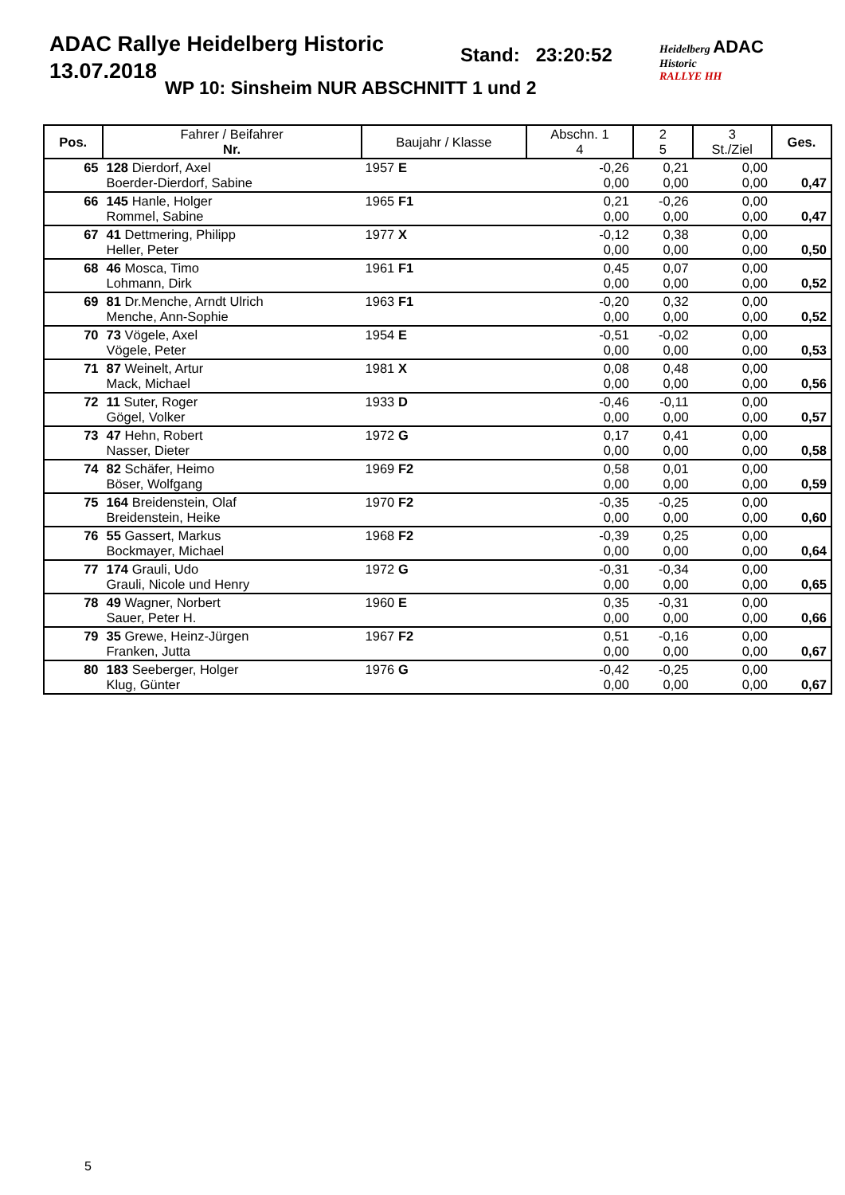ADAC Rallye Heidelberg Historic
13.07.2018
Stand: 23:20:52
WP 10: Sinsheim NUR ABSCHNITT 1 und 2
Heidelberg ADAC
Historic
RALLYE HH
| Pos. | Fahrer / Beifahrer Nr. | Baujahr / Klasse | Abschn. 1 4 | 2 5 | 3 St./Ziel | Ges. |
| --- | --- | --- | --- | --- | --- | --- |
| 65 | 128 Dierdorf, Axel Boerder-Dierdorf, Sabine | 1957 E | -0,26 0,00 | 0,21 0,00 | 0,00 0,00 | 0,47 |
| 66 | 145 Hanle, Holger Rommel, Sabine | 1965 F1 | 0,21 0,00 | -0,26 0,00 | 0,00 0,00 | 0,47 |
| 67 | 41 Dettmering, Philipp Heller, Peter | 1977 X | -0,12 0,00 | 0,38 0,00 | 0,00 0,00 | 0,50 |
| 68 | 46 Mosca, Timo Lohmann, Dirk | 1961 F1 | 0,45 0,00 | 0,07 0,00 | 0,00 0,00 | 0,52 |
| 69 | 81 Dr.Menche, Arndt Ulrich Menche, Ann-Sophie | 1963 F1 | -0,20 0,00 | 0,32 0,00 | 0,00 0,00 | 0,52 |
| 70 | 73 Vögele, Axel Vögele, Peter | 1954 E | -0,51 0,00 | -0,02 0,00 | 0,00 0,00 | 0,53 |
| 71 | 87 Weinelt, Artur Mack, Michael | 1981 X | 0,08 0,00 | 0,48 0,00 | 0,00 0,00 | 0,56 |
| 72 | 11 Suter, Roger Gögel, Volker | 1933 D | -0,46 0,00 | -0,11 0,00 | 0,00 0,00 | 0,57 |
| 73 | 47 Hehn, Robert Nasser, Dieter | 1972 G | 0,17 0,00 | 0,41 0,00 | 0,00 0,00 | 0,58 |
| 74 | 82 Schäfer, Heimo Böser, Wolfgang | 1969 F2 | 0,58 0,00 | 0,01 0,00 | 0,00 0,00 | 0,59 |
| 75 | 164 Breidenstein, Olaf Breidenstein, Heike | 1970 F2 | -0,35 0,00 | -0,25 0,00 | 0,00 0,00 | 0,60 |
| 76 | 55 Gassert, Markus Bockmayer, Michael | 1968 F2 | -0,39 0,00 | 0,25 0,00 | 0,00 0,00 | 0,64 |
| 77 | 174 Grauli, Udo Grauli, Nicole und Henry | 1972 G | -0,31 0,00 | -0,34 0,00 | 0,00 0,00 | 0,65 |
| 78 | 49 Wagner, Norbert Sauer, Peter H. | 1960 E | 0,35 0,00 | -0,31 0,00 | 0,00 0,00 | 0,66 |
| 79 | 35 Grewe, Heinz-Jürgen Franken, Jutta | 1967 F2 | 0,51 0,00 | -0,16 0,00 | 0,00 0,00 | 0,67 |
| 80 | 183 Seeberger, Holger Klug, Günter | 1976 G | -0,42 0,00 | -0,25 0,00 | 0,00 0,00 | 0,67 |
5